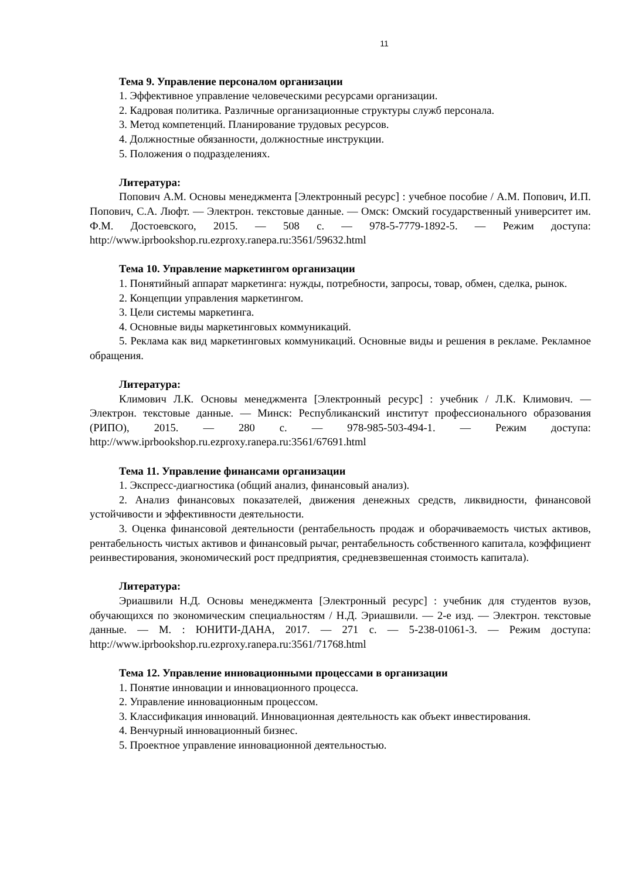11
Тема 9. Управление персоналом организации
1. Эффективное управление человеческими ресурсами организации.
2. Кадровая политика. Различные организационные структуры служб персонала.
3. Метод компетенций. Планирование трудовых ресурсов.
4. Должностные обязанности, должностные инструкции.
5. Положения о подразделениях.
Литература:
Попович А.М. Основы менеджмента [Электронный ресурс] : учебное пособие / А.М. Попович, И.П. Попович, С.А. Люфт. — Электрон. текстовые данные. — Омск: Омский государственный университет им. Ф.М. Достоевского, 2015. — 508 c. — 978-5-7779-1892-5. — Режим доступа: http://www.iprbookshop.ru.ezproxy.ranepa.ru:3561/59632.html
Тема 10. Управление маркетингом организации
1. Понятийный аппарат маркетинга: нужды, потребности, запросы, товар, обмен, сделка, рынок.
2. Концепции управления маркетингом.
3. Цели системы маркетинга.
4. Основные виды маркетинговых коммуникаций.
5. Реклама как вид маркетинговых коммуникаций. Основные виды и решения в рекламе. Рекламное обращения.
Литература:
Климович Л.К. Основы менеджмента [Электронный ресурс] : учебник / Л.К. Климович. — Электрон. текстовые данные. — Минск: Республиканский институт профессионального образования (РИПО), 2015. — 280 c. — 978-985-503-494-1. — Режим доступа: http://www.iprbookshop.ru.ezproxy.ranepa.ru:3561/67691.html
Тема 11. Управление финансами организации
1. Экспресс-диагностика (общий анализ, финансовый анализ).
2. Анализ финансовых показателей, движения денежных средств, ликвидности, финансовой устойчивости и эффективности деятельности.
3. Оценка финансовой деятельности (рентабельность продаж и оборачиваемость чистых активов, рентабельность чистых активов и финансовый рычаг, рентабельность собственного капитала, коэффициент реинвестирования, экономический рост предприятия, средневзвешенная стоимость капитала).
Литература:
Эриашвили Н.Д. Основы менеджмента [Электронный ресурс] : учебник для студентов вузов, обучающихся по экономическим специальностям / Н.Д. Эриашвили. — 2-е изд. — Электрон. текстовые данные. — М. : ЮНИТИ-ДАНА, 2017. — 271 c. — 5-238-01061-3. — Режим доступа: http://www.iprbookshop.ru.ezproxy.ranepa.ru:3561/71768.html
Тема 12. Управление инновационными процессами в организации
1. Понятие инновации и инновационного процесса.
2. Управление инновационным процессом.
3. Классификация инноваций. Инновационная деятельность как объект инвестирования.
4. Венчурный инновационный бизнес.
5. Проектное управление инновационной деятельностью.